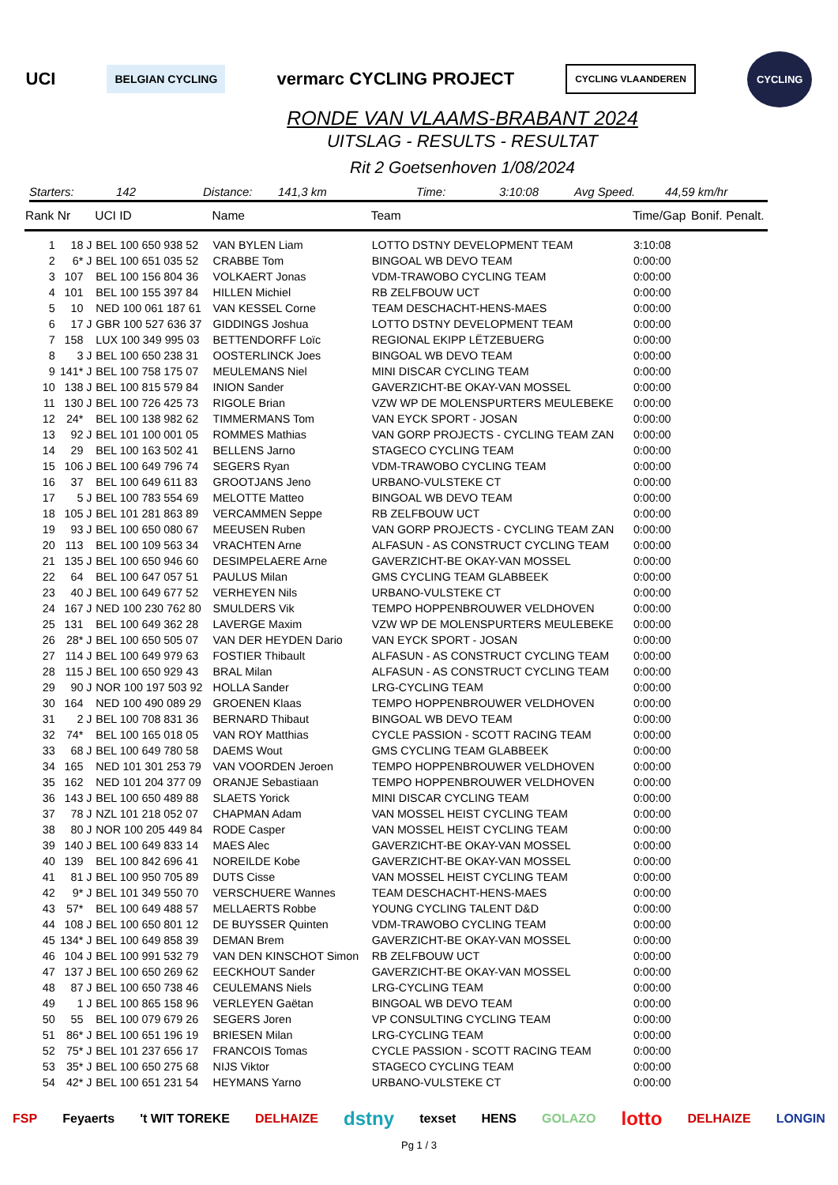UCI
BELGIAN CYCLING
vermarc CYCLING PROJECT
CYCLING VLAANDEREN
CYCLING
RONDE VAN VLAAMS-BRABANT 2024
UITSLAG - RESULTS - RESULTAT
Rit 2 Goetsenhoven 1/08/2024
Starters: 142 Distance: 141,3 km Time: 3:10:08 Avg Speed. 44,59 km/hr
| Rank | Nr | | UCI ID | Name | Team | Time/Gap | Bonif. | Penalt. |
| --- | --- | --- | --- | --- | --- | --- | --- | --- |
| 1 | 18 | J | BEL 100 650 938 52 | VAN BYLEN Liam | LOTTO DSTNY DEVELOPMENT TEAM | 3:10:08 | | |
| 2 | 6* | J | BEL 100 651 035 52 | CRABBE Tom | BINGOAL WB DEVO TEAM | 0:00:00 | | |
| 3 | 107 | | BEL 100 156 804 36 | VOLKAERT Jonas | VDM-TRAWOBO CYCLING TEAM | 0:00:00 | | |
| 4 | 101 | | BEL 100 155 397 84 | HILLEN Michiel | RB ZELFBOUW UCT | 0:00:00 | | |
| 5 | 10 | | NED 100 061 187 61 | VAN KESSEL Corne | TEAM DESCHACHT-HENS-MAES | 0:00:00 | | |
| 6 | 17 | J | GBR 100 527 636 37 | GIDDINGS Joshua | LOTTO DSTNY DEVELOPMENT TEAM | 0:00:00 | | |
| 7 | 158 | | LUX 100 349 995 03 | BETTENDORFF Loïc | REGIONAL EKIPP LËTZEBUERG | 0:00:00 | | |
| 8 | 3 | J | BEL 100 650 238 31 | OOSTERLINCK Joes | BINGOAL WB DEVO TEAM | 0:00:00 | | |
| 9 | 141* | J | BEL 100 758 175 07 | MEULEMANS Niel | MINI DISCAR CYCLING TEAM | 0:00:00 | | |
| 10 | 138 | J | BEL 100 815 579 84 | INION Sander | GAVERZICHT-BE OKAY-VAN MOSSEL | 0:00:00 | | |
| 11 | 130 | J | BEL 100 726 425 73 | RIGOLE Brian | VZW WP DE MOLENSPURTERS MEULEBEKE | 0:00:00 | | |
| 12 | 24* | | BEL 100 138 982 62 | TIMMERMANS Tom | VAN EYCK SPORT - JOSAN | 0:00:00 | | |
| 13 | 92 | J | BEL 101 100 001 05 | ROMMES Mathias | VAN GORP PROJECTS - CYCLING TEAM ZAN | 0:00:00 | | |
| 14 | 29 | | BEL 100 163 502 41 | BELLENS Jarno | STAGECO CYCLING TEAM | 0:00:00 | | |
| 15 | 106 | J | BEL 100 649 796 74 | SEGERS Ryan | VDM-TRAWOBO CYCLING TEAM | 0:00:00 | | |
| 16 | 37 | | BEL 100 649 611 83 | GROOTJANS Jeno | URBANO-VULSTEKE CT | 0:00:00 | | |
| 17 | 5 | J | BEL 100 783 554 69 | MELOTTE Matteo | BINGOAL WB DEVO TEAM | 0:00:00 | | |
| 18 | 105 | J | BEL 101 281 863 89 | VERCAMMEN Seppe | RB ZELFBOUW UCT | 0:00:00 | | |
| 19 | 93 | J | BEL 100 650 080 67 | MEEUSEN Ruben | VAN GORP PROJECTS - CYCLING TEAM ZAN | 0:00:00 | | |
| 20 | 113 | | BEL 100 109 563 34 | VRACHTEN Arne | ALFASUN - AS CONSTRUCT CYCLING TEAM | 0:00:00 | | |
| 21 | 135 | J | BEL 100 650 946 60 | DESIMPELAERE Arne | GAVERZICHT-BE OKAY-VAN MOSSEL | 0:00:00 | | |
| 22 | 64 | | BEL 100 647 057 51 | PAULUS Milan | GMS CYCLING TEAM GLABBEEK | 0:00:00 | | |
| 23 | 40 | J | BEL 100 649 677 52 | VERHEYEN Nils | URBANO-VULSTEKE CT | 0:00:00 | | |
| 24 | 167 | J | NED 100 230 762 80 | SMULDERS Vik | TEMPO HOPPENBROUWER VELDHOVEN | 0:00:00 | | |
| 25 | 131 | | BEL 100 649 362 28 | LAVERGE Maxim | VZW WP DE MOLENSPURTERS MEULEBEKE | 0:00:00 | | |
| 26 | 28* | J | BEL 100 650 505 07 | VAN DER HEYDEN Dario | VAN EYCK SPORT - JOSAN | 0:00:00 | | |
| 27 | 114 | J | BEL 100 649 979 63 | FOSTIER Thibault | ALFASUN - AS CONSTRUCT CYCLING TEAM | 0:00:00 | | |
| 28 | 115 | J | BEL 100 650 929 43 | BRAL Milan | ALFASUN - AS CONSTRUCT CYCLING TEAM | 0:00:00 | | |
| 29 | 90 | J | NOR 100 197 503 92 | HOLLA Sander | LRG-CYCLING TEAM | 0:00:00 | | |
| 30 | 164 | | NED 100 490 089 29 | GROENEN Klaas | TEMPO HOPPENBROUWER VELDHOVEN | 0:00:00 | | |
| 31 | 2 | J | BEL 100 708 831 36 | BERNARD Thibaut | BINGOAL WB DEVO TEAM | 0:00:00 | | |
| 32 | 74* | | BEL 100 165 018 05 | VAN ROY Matthias | CYCLE PASSION - SCOTT RACING TEAM | 0:00:00 | | |
| 33 | 68 | J | BEL 100 649 780 58 | DAEMS Wout | GMS CYCLING TEAM GLABBEEK | 0:00:00 | | |
| 34 | 165 | | NED 101 301 253 79 | VAN VOORDEN Jeroen | TEMPO HOPPENBROUWER VELDHOVEN | 0:00:00 | | |
| 35 | 162 | | NED 101 204 377 09 | ORANJE Sebastiaan | TEMPO HOPPENBROUWER VELDHOVEN | 0:00:00 | | |
| 36 | 143 | J | BEL 100 650 489 88 | SLAETS Yorick | MINI DISCAR CYCLING TEAM | 0:00:00 | | |
| 37 | 78 | J | NZL 101 218 052 07 | CHAPMAN Adam | VAN MOSSEL HEIST CYCLING TEAM | 0:00:00 | | |
| 38 | 80 | J | NOR 100 205 449 84 | RODE Casper | VAN MOSSEL HEIST CYCLING TEAM | 0:00:00 | | |
| 39 | 140 | J | BEL 100 649 833 14 | MAES Alec | GAVERZICHT-BE OKAY-VAN MOSSEL | 0:00:00 | | |
| 40 | 139 | | BEL 100 842 696 41 | NOREILDE Kobe | GAVERZICHT-BE OKAY-VAN MOSSEL | 0:00:00 | | |
| 41 | 81 | J | BEL 100 950 705 89 | DUTS Cisse | VAN MOSSEL HEIST CYCLING TEAM | 0:00:00 | | |
| 42 | 9* | J | BEL 101 349 550 70 | VERSCHUERE Wannes | TEAM DESCHACHT-HENS-MAES | 0:00:00 | | |
| 43 | 57* | | BEL 100 649 488 57 | MELLAERTS Robbe | YOUNG CYCLING TALENT D&D | 0:00:00 | | |
| 44 | 108 | J | BEL 100 650 801 12 | DE BUYSSER Quinten | VDM-TRAWOBO CYCLING TEAM | 0:00:00 | | |
| 45 | 134* | J | BEL 100 649 858 39 | DEMAN Brem | GAVERZICHT-BE OKAY-VAN MOSSEL | 0:00:00 | | |
| 46 | 104 | J | BEL 100 991 532 79 | VAN DEN KINSCHOT Simon | RB ZELFBOUW UCT | 0:00:00 | | |
| 47 | 137 | J | BEL 100 650 269 62 | EECKHOUT Sander | GAVERZICHT-BE OKAY-VAN MOSSEL | 0:00:00 | | |
| 48 | 87 | J | BEL 100 650 738 46 | CEULEMANS Niels | LRG-CYCLING TEAM | 0:00:00 | | |
| 49 | 1 | J | BEL 100 865 158 96 | VERLEYEN Gaëtan | BINGOAL WB DEVO TEAM | 0:00:00 | | |
| 50 | 55 | | BEL 100 079 679 26 | SEGERS Joren | VP CONSULTING CYCLING TEAM | 0:00:00 | | |
| 51 | 86* | J | BEL 100 651 196 19 | BRIESEN Milan | LRG-CYCLING TEAM | 0:00:00 | | |
| 52 | 75* | J | BEL 101 237 656 17 | FRANCOIS Tomas | CYCLE PASSION - SCOTT RACING TEAM | 0:00:00 | | |
| 53 | 35* | J | BEL 100 650 275 68 | NIJS Viktor | STAGECO CYCLING TEAM | 0:00:00 | | |
| 54 | 42* | J | BEL 100 651 231 54 | HEYMANS Yarno | URBANO-VULSTEKE CT | 0:00:00 | | |
FSP Feyaerts 't WIT TOREKE DELHAIZE dstny texset HENS GOLAZO lotto DELHAIZE LONGIN
Pg 1 / 3